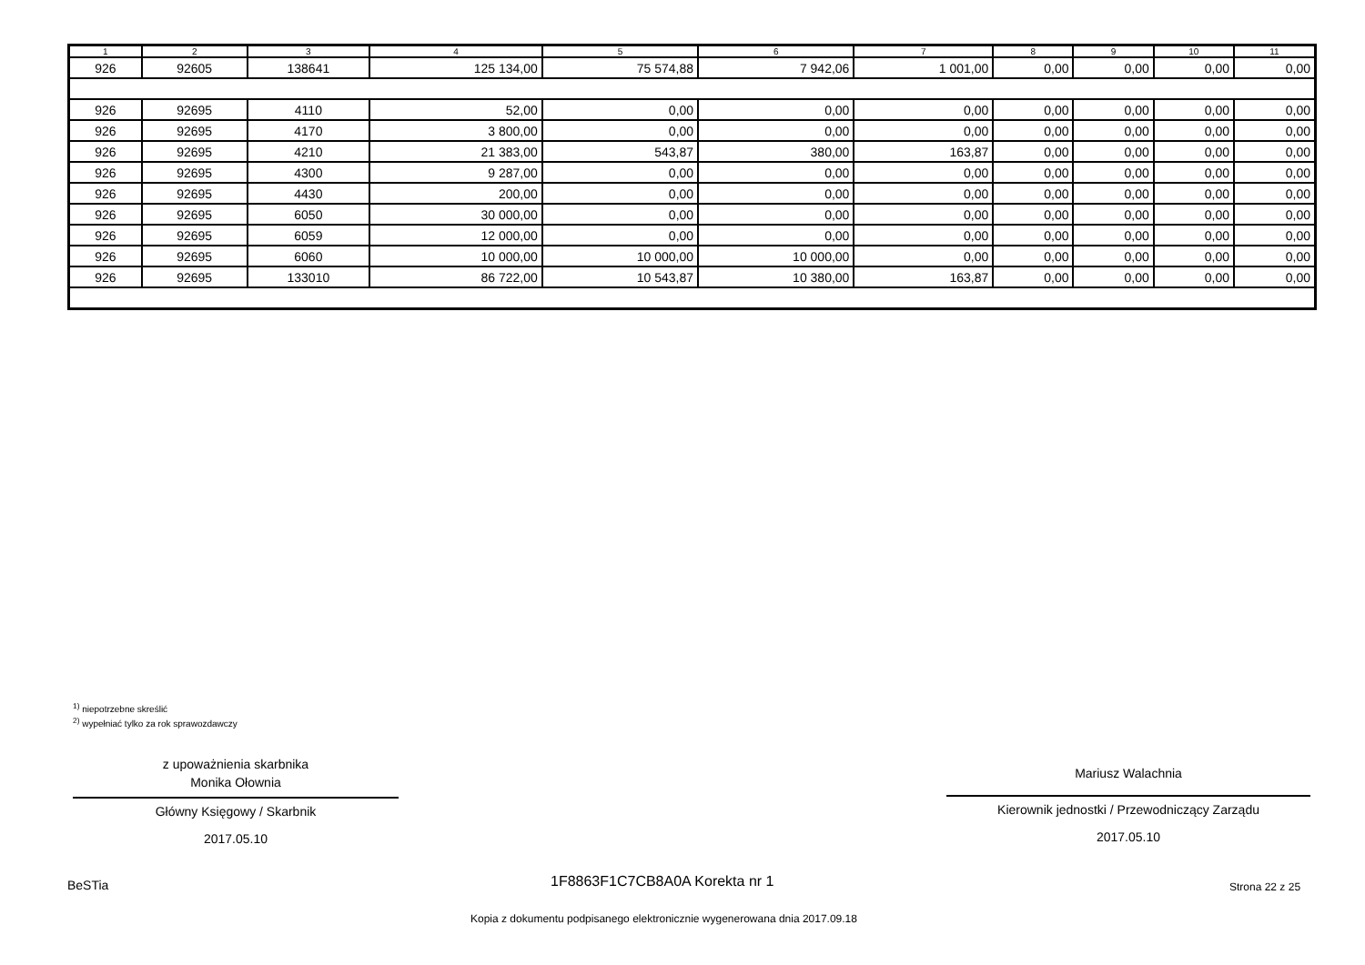| 1 | 2 | 3 | 4 | 5 | 6 | 7 | 8 | 9 | 10 | 11 |
| --- | --- | --- | --- | --- | --- | --- | --- | --- | --- | --- |
| 926 | 92605 | 138641 | 125 134,00 | 75 574,88 | 7 942,06 | 1 001,00 | 0,00 | 0,00 | 0,00 | 0,00 |
| 926 | 92695 | 4110 | 52,00 | 0,00 | 0,00 | 0,00 | 0,00 | 0,00 | 0,00 | 0,00 |
| 926 | 92695 | 4170 | 3 800,00 | 0,00 | 0,00 | 0,00 | 0,00 | 0,00 | 0,00 | 0,00 |
| 926 | 92695 | 4210 | 21 383,00 | 543,87 | 380,00 | 163,87 | 0,00 | 0,00 | 0,00 | 0,00 |
| 926 | 92695 | 4300 | 9 287,00 | 0,00 | 0,00 | 0,00 | 0,00 | 0,00 | 0,00 | 0,00 |
| 926 | 92695 | 4430 | 200,00 | 0,00 | 0,00 | 0,00 | 0,00 | 0,00 | 0,00 | 0,00 |
| 926 | 92695 | 6050 | 30 000,00 | 0,00 | 0,00 | 0,00 | 0,00 | 0,00 | 0,00 | 0,00 |
| 926 | 92695 | 6059 | 12 000,00 | 0,00 | 0,00 | 0,00 | 0,00 | 0,00 | 0,00 | 0,00 |
| 926 | 92695 | 6060 | 10 000,00 | 10 000,00 | 10 000,00 | 0,00 | 0,00 | 0,00 | 0,00 | 0,00 |
| 926 | 92695 | 133010 | 86 722,00 | 10 543,87 | 10 380,00 | 163,87 | 0,00 | 0,00 | 0,00 | 0,00 |
<sup>1)</sup> niepotrzebne skreślić
<sup>2)</sup> wypełniać tylko za rok sprawozdawczy
z upoważnienia skarbnika
Monika Ołownia
Główny Księgowy / Skarbnik
2017.05.10
Mariusz Walachnia
Kierownik jednostki / Przewodniczący Zarządu
2017.05.10
BeSTia 1F8863F1C7CB8A0A Korekta nr 1 Strona 22 z 25
Kopia z dokumentu podpisanego elektronicznie wygenerowana dnia 2017.09.18